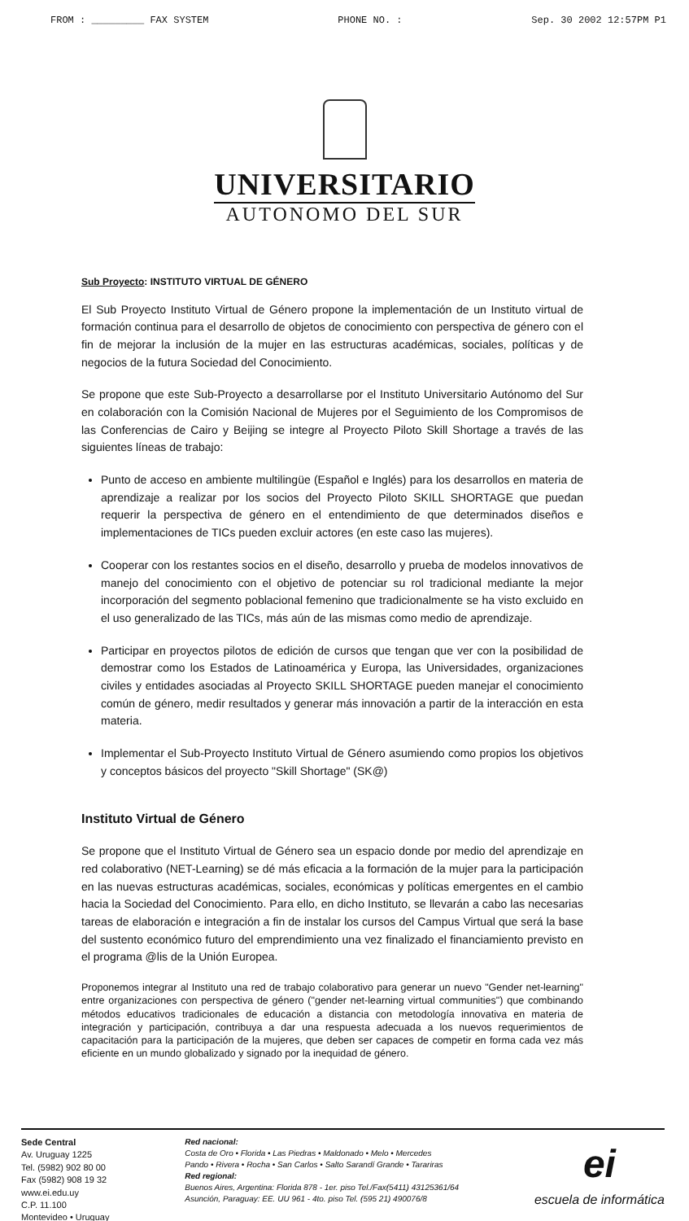FROM : _________ FAX SYSTEM PHONE NO. : Sep. 30 2002 12:57PM P1
UNIVERSITARIO
AUTONOMO DEL SUR
Sub Proyecto: INSTITUTO VIRTUAL DE GÉNERO
El Sub Proyecto Instituto Virtual de Género propone la implementación de un Instituto virtual de formación continua para el desarrollo de objetos de conocimiento con perspectiva de género con el fin de mejorar la inclusión de la mujer en las estructuras académicas, sociales, políticas y de negocios de la futura Sociedad del Conocimiento.
Se propone que este Sub-Proyecto a desarrollarse por el Instituto Universitario Autónomo del Sur en colaboración con la Comisión Nacional de Mujeres por el Seguimiento de los Compromisos de las Conferencias de Cairo y Beijing se integre al Proyecto Piloto Skill Shortage a través de las siguientes líneas de trabajo:
Punto de acceso en ambiente multilingüe (Español e Inglés) para los desarrollos en materia de aprendizaje a realizar por los socios del Proyecto Piloto SKILL SHORTAGE que puedan requerir la perspectiva de género en el entendimiento de que determinados diseños e implementaciones de TICs pueden excluir actores (en este caso las mujeres).
Cooperar con los restantes socios en el diseño, desarrollo y prueba de modelos innovativos de manejo del conocimiento con el objetivo de potenciar su rol tradicional mediante la mejor incorporación del segmento poblacional femenino que tradicionalmente se ha visto excluido en el uso generalizado de las TICs, más aún de las mismas como medio de aprendizaje.
Participar en proyectos pilotos de edición de cursos que tengan que ver con la posibilidad de demostrar como los Estados de Latinoamérica y Europa, las Universidades, organizaciones civiles y entidades asociadas al Proyecto SKILL SHORTAGE pueden manejar el conocimiento común de género, medir resultados y generar más innovación a partir de la interacción en esta materia.
Implementar el Sub-Proyecto Instituto Virtual de Género asumiendo como propios los objetivos y conceptos básicos del proyecto "Skill Shortage" (SK@)
Instituto Virtual de Género
Se propone que el Instituto Virtual de Género sea un espacio donde por medio del aprendizaje en red colaborativo (NET-Learning) se dé más eficacia a la formación de la mujer para la participación en las nuevas estructuras académicas, sociales, económicas y políticas emergentes en el cambio hacia la Sociedad del Conocimiento. Para ello, en dicho Instituto, se llevarán a cabo las necesarias tareas de elaboración e integración a fin de instalar los cursos del Campus Virtual que será la base del sustento económico futuro del emprendimiento una vez finalizado el financiamiento previsto en el programa @lis de la Unión Europea.
Proponemos integrar al Instituto una red de trabajo colaborativo para generar un nuevo "Gender net-learning" entre organizaciones con perspectiva de género ("gender net-learning virtual communities") que combinando métodos educativos tradicionales de educación a distancia con metodología innovativa en materia de integración y participación, contribuya a dar una respuesta adecuada a los nuevos requerimientos de capacitación para la participación de la mujeres, que deben ser capaces de competir en forma cada vez más eficiente en un mundo globalizado y signado por la inequidad de género.
Sede Central
Av. Uruguay 1225
Tel. (5982) 902 80 00
Fax (5982) 908 19 32
www.ei.edu.uy
C.P. 11.100
Montevideo • Uruguay
Red nacional:
Costa de Oro • Florida • Las Piedras • Maldonado • Melo • Mercedes
Pando • Rivera • Rocha • San Carlos • Salto Sarandí Grande • Tarariras
Red regional:
Buenos Aires, Argentina: Florida 878 - 1er. piso Tel./Fax(5411) 43125361/64
Asunción, Paraguay: EE. UU 961 - 4to. piso Tel. (595 21) 490076/8
ei
escuela de informática